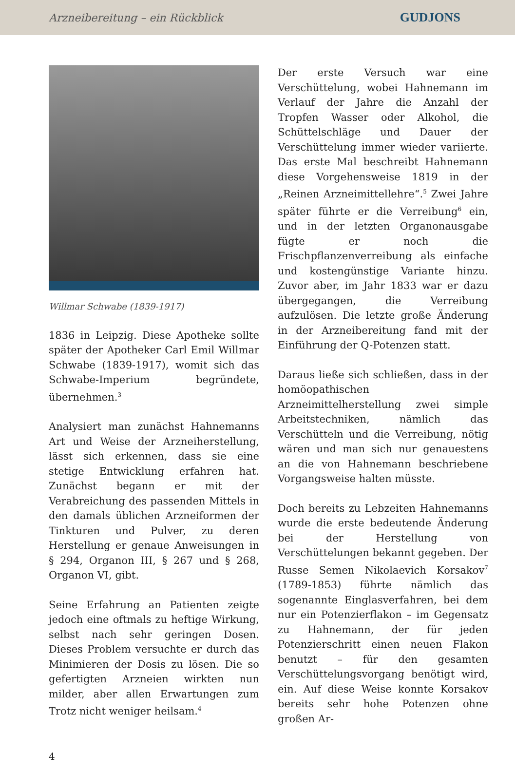Arzneibereitung – ein Rückblick GUDJONS
Willmar Schwabe (1839-1917)
1836 in Leipzig. Diese Apotheke sollte später der Apotheker Carl Emil Willmar Schwabe (1839-1917), womit sich das Schwabe-Imperium begründete, übernehmen.<sup>3</sup>
Analysiert man zunächst Hahnemanns Art und Weise der Arzneiherstellung, lässt sich erkennen, dass sie eine stetige Entwicklung erfahren hat. Zunächst begann er mit der Verabreichung des passenden Mittels in den damals üblichen Arzneiformen der Tinkturen und Pulver, zu deren Herstellung er genaue Anweisungen in § 294, Organon III, § 267 und § 268, Organon VI, gibt.
Seine Erfahrung an Patienten zeigte jedoch eine oftmals zu heftige Wirkung, selbst nach sehr geringen Dosen. Dieses Problem versuchte er durch das Minimieren der Dosis zu lösen. Die so gefertigten Arzneien wirkten nun milder, aber allen Erwartungen zum Trotz nicht weniger heilsam.<sup>4</sup>
Der erste Versuch war eine Verschüttelung, wobei Hahnemann im Verlauf der Jahre die Anzahl der Tropfen Wasser oder Alkohol, die Schüttelschläge und Dauer der Verschüttelung immer wieder variierte. Das erste Mal beschreibt Hahnemann diese Vorgehensweise 1819 in der „Reinen Arzneimittellehre“.<sup>5</sup> Zwei Jahre später führte er die Verreibung<sup>6</sup> ein, und in der letzten Organonausgabe fügte er noch die Frischpflanzenverreibung als einfache und kostengünstige Variante hinzu. Zuvor aber, im Jahr 1833 war er dazu übergegangen, die Verreibung aufzulösen. Die letzte große Änderung in der Arzneibereitung fand mit der Einführung der Q-Potenzen statt.
Daraus ließe sich schließen, dass in der homöopathischen Arzneimittelherstellung zwei simple Arbeitstechniken, nämlich das Verschütteln und die Verreibung, nötig wären und man sich nur genauestens an die von Hahnemann beschriebene Vorgangsweise halten müsste.
Doch bereits zu Lebzeiten Hahnemanns wurde die erste bedeutende Änderung bei der Herstellung von Verschüttelungen bekannt gegeben. Der Russe Semen Nikolaevich Korsakov<sup>7</sup> (1789-1853) führte nämlich das sogenannte Einglasverfahren, bei dem nur ein Potenzierflakon – im Gegensatz zu Hahnemann, der für jeden Potenzierschritt einen neuen Flakon benutzt – für den gesamten Verschüttelungsvorgang benötigt wird, ein. Auf diese Weise konnte Korsakov bereits sehr hohe Potenzen ohne großen Ar-
4